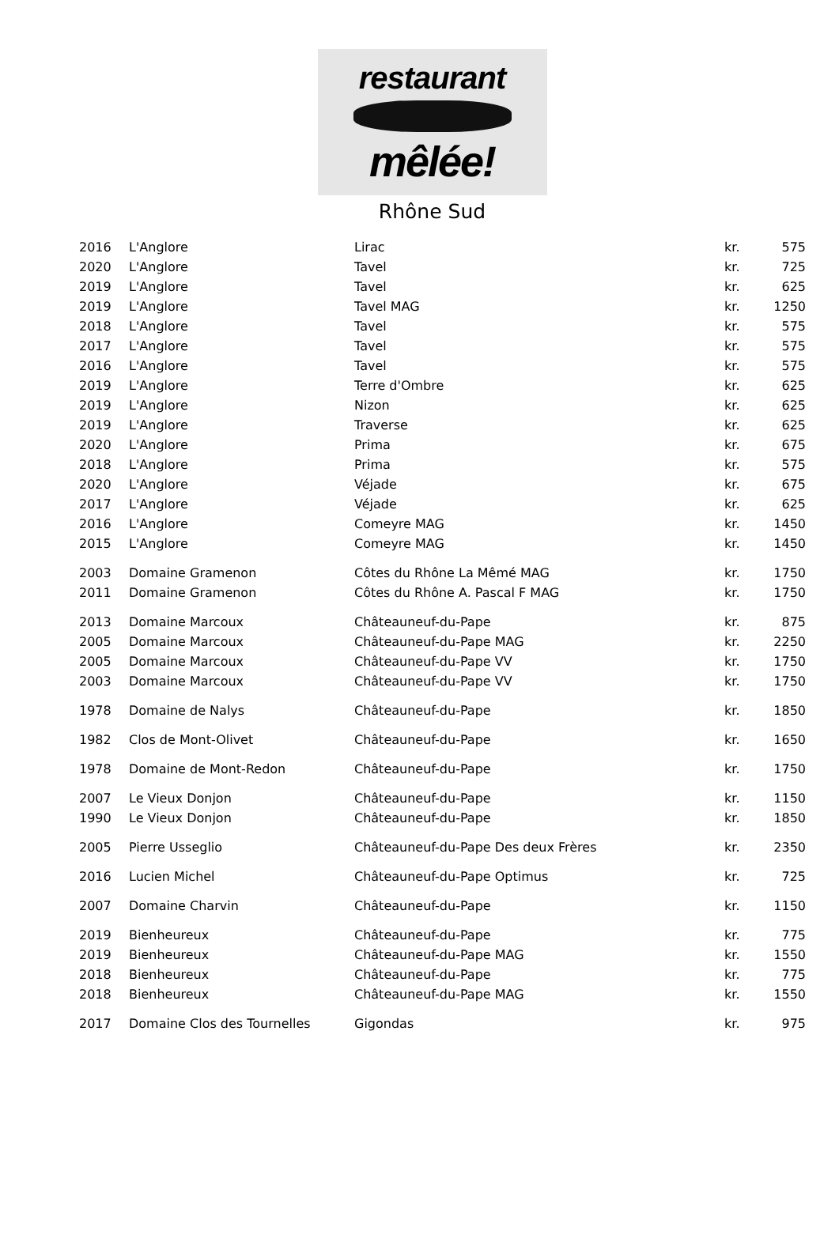restaurant
mêlée!
Rhône Sud
| 2016 | L'Anglore | Lirac | kr. | 575 |
| 2020 | L'Anglore | Tavel | kr. | 725 |
| 2019 | L'Anglore | Tavel | kr. | 625 |
| 2019 | L'Anglore | Tavel MAG | kr. | 1250 |
| 2018 | L'Anglore | Tavel | kr. | 575 |
| 2017 | L'Anglore | Tavel | kr. | 575 |
| 2016 | L'Anglore | Tavel | kr. | 575 |
| 2019 | L'Anglore | Terre d'Ombre | kr. | 625 |
| 2019 | L'Anglore | Nizon | kr. | 625 |
| 2019 | L'Anglore | Traverse | kr. | 625 |
| 2020 | L'Anglore | Prima | kr. | 675 |
| 2018 | L'Anglore | Prima | kr. | 575 |
| 2020 | L'Anglore | Véjade | kr. | 675 |
| 2017 | L'Anglore | Véjade | kr. | 625 |
| 2016 | L'Anglore | Comeyre MAG | kr. | 1450 |
| 2015 | L'Anglore | Comeyre MAG | kr. | 1450 |
| 2003 | Domaine Gramenon | Côtes du Rhône La Mêmé MAG | kr. | 1750 |
| 2011 | Domaine Gramenon | Côtes du Rhône A. Pascal F MAG | kr. | 1750 |
| 2013 | Domaine Marcoux | Châteauneuf-du-Pape | kr. | 875 |
| 2005 | Domaine Marcoux | Châteauneuf-du-Pape MAG | kr. | 2250 |
| 2005 | Domaine Marcoux | Châteauneuf-du-Pape VV | kr. | 1750 |
| 2003 | Domaine Marcoux | Châteauneuf-du-Pape VV | kr. | 1750 |
| 1978 | Domaine de Nalys | Châteauneuf-du-Pape | kr. | 1850 |
| 1982 | Clos de Mont-Olivet | Châteauneuf-du-Pape | kr. | 1650 |
| 1978 | Domaine de Mont-Redon | Châteauneuf-du-Pape | kr. | 1750 |
| 2007 | Le Vieux Donjon | Châteauneuf-du-Pape | kr. | 1150 |
| 1990 | Le Vieux Donjon | Châteauneuf-du-Pape | kr. | 1850 |
| 2005 | Pierre Usseglio | Châteauneuf-du-Pape Des deux Frères | kr. | 2350 |
| 2016 | Lucien Michel | Châteauneuf-du-Pape Optimus | kr. | 725 |
| 2007 | Domaine Charvin | Châteauneuf-du-Pape | kr. | 1150 |
| 2019 | Bienheureux | Châteauneuf-du-Pape | kr. | 775 |
| 2019 | Bienheureux | Châteauneuf-du-Pape MAG | kr. | 1550 |
| 2018 | Bienheureux | Châteauneuf-du-Pape | kr. | 775 |
| 2018 | Bienheureux | Châteauneuf-du-Pape MAG | kr. | 1550 |
| 2017 | Domaine Clos des Tournelles | Gigondas | kr. | 975 |